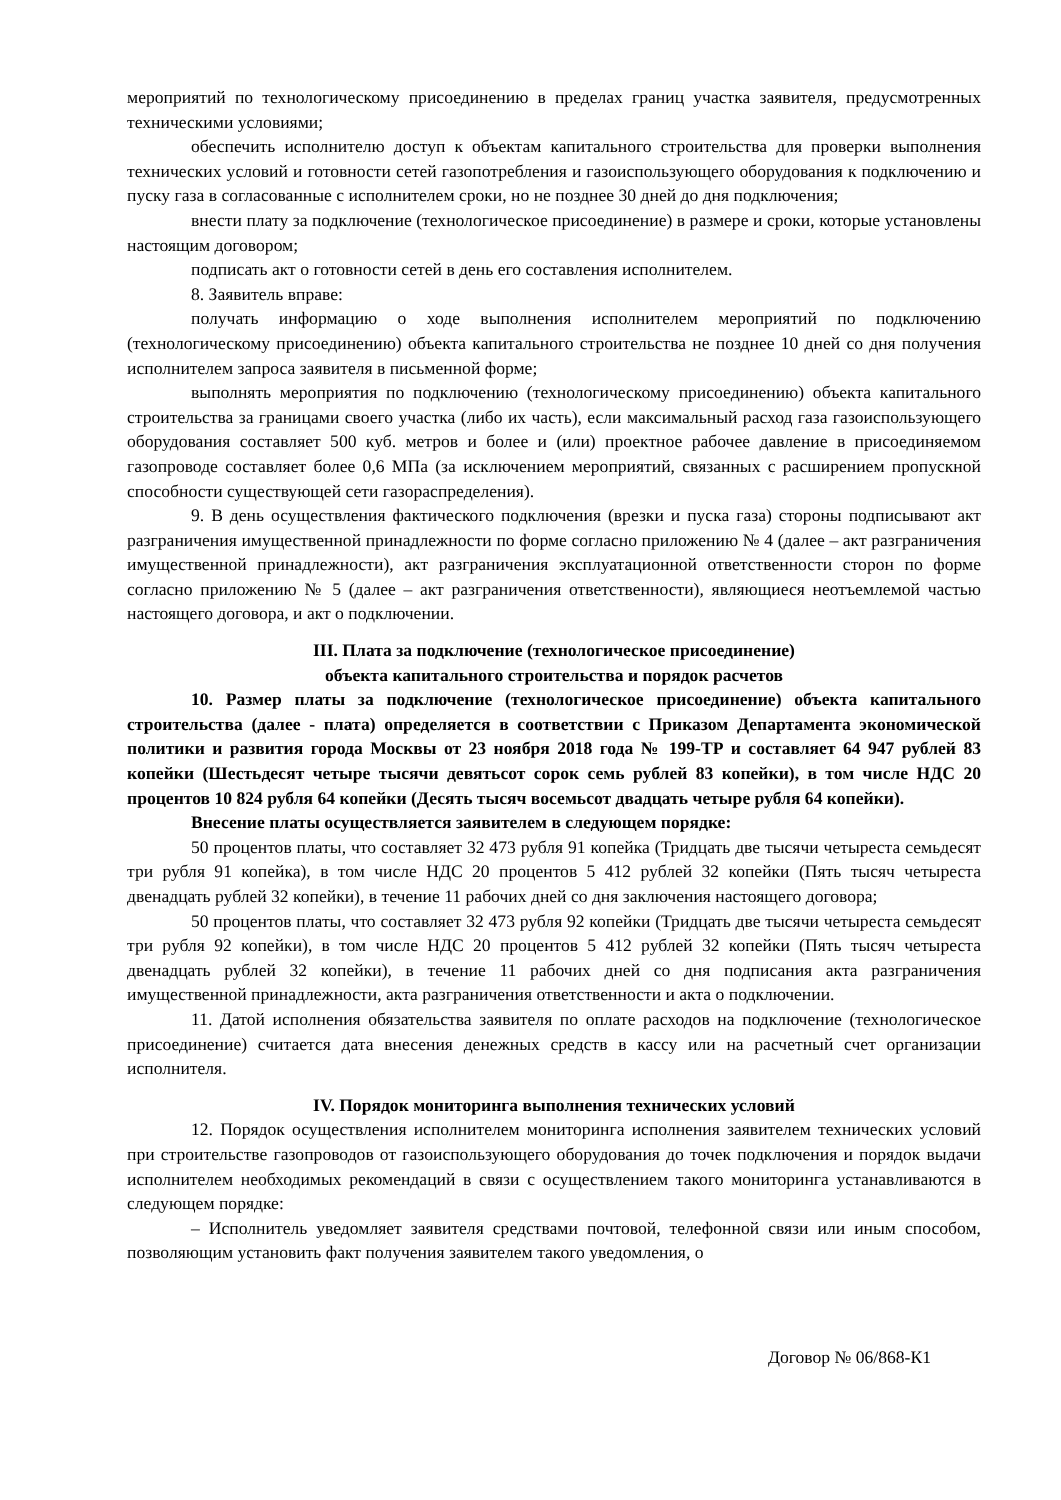мероприятий по технологическому присоединению в пределах границ участка заявителя, предусмотренных техническими условиями;
обеспечить исполнителю доступ к объектам капитального строительства для проверки выполнения технических условий и готовности сетей газопотребления и газоиспользующего оборудования к подключению и пуску газа в согласованные с исполнителем сроки, но не позднее 30 дней до дня подключения;
внести плату за подключение (технологическое присоединение) в размере и сроки, которые установлены настоящим договором;
подписать акт о готовности сетей в день его составления исполнителем.
8. Заявитель вправе:
получать информацию о ходе выполнения исполнителем мероприятий по подключению (технологическому присоединению) объекта капитального строительства не позднее 10 дней со дня получения исполнителем запроса заявителя в письменной форме;
выполнять мероприятия по подключению (технологическому присоединению) объекта капитального строительства за границами своего участка (либо их часть), если максимальный расход газа газоиспользующего оборудования составляет 500 куб. метров и более и (или) проектное рабочее давление в присоединяемом газопроводе составляет более 0,6 МПа (за исключением мероприятий, связанных с расширением пропускной способности существующей сети газораспределения).
9. В день осуществления фактического подключения (врезки и пуска газа) стороны подписывают акт разграничения имущественной принадлежности по форме согласно приложению № 4 (далее – акт разграничения имущественной принадлежности), акт разграничения эксплуатационной ответственности сторон по форме согласно приложению № 5 (далее – акт разграничения ответственности), являющиеся неотъемлемой частью настоящего договора, и акт о подключении.
III. Плата за подключение (технологическое присоединение)
объекта капитального строительства и порядок расчетов
10. Размер платы за подключение (технологическое присоединение) объекта капитального строительства (далее - плата) определяется в соответствии с Приказом Департамента экономической политики и развития города Москвы от 23 ноября 2018 года № 199-ТР и составляет 64 947 рублей 83 копейки (Шестьдесят четыре тысячи девятьсот сорок семь рублей 83 копейки), в том числе НДС 20 процентов 10 824 рубля 64 копейки (Десять тысяч восемьсот двадцать четыре рубля 64 копейки).
Внесение платы осуществляется заявителем в следующем порядке:
50 процентов платы, что составляет 32 473 рубля 91 копейка (Тридцать две тысячи четыреста семьдесят три рубля 91 копейка), в том числе НДС 20 процентов 5 412 рублей 32 копейки (Пять тысяч четыреста двенадцать рублей 32 копейки), в течение 11 рабочих дней со дня заключения настоящего договора;
50 процентов платы, что составляет 32 473 рубля 92 копейки (Тридцать две тысячи четыреста семьдесят три рубля 92 копейки), в том числе НДС 20 процентов 5 412 рублей 32 копейки (Пять тысяч четыреста двенадцать рублей 32 копейки), в течение 11 рабочих дней со дня подписания акта разграничения имущественной принадлежности, акта разграничения ответственности и акта о подключении.
11. Датой исполнения обязательства заявителя по оплате расходов на подключение (технологическое присоединение) считается дата внесения денежных средств в кассу или на расчетный счет организации исполнителя.
IV. Порядок мониторинга выполнения технических условий
12. Порядок осуществления исполнителем мониторинга исполнения заявителем технических условий при строительстве газопроводов от газоиспользующего оборудования до точек подключения и порядок выдачи исполнителем необходимых рекомендаций в связи с осуществлением такого мониторинга устанавливаются в следующем порядке:
– Исполнитель уведомляет заявителя средствами почтовой, телефонной связи или иным способом, позволяющим установить факт получения заявителем такого уведомления, о
Договор № 06/868-К1